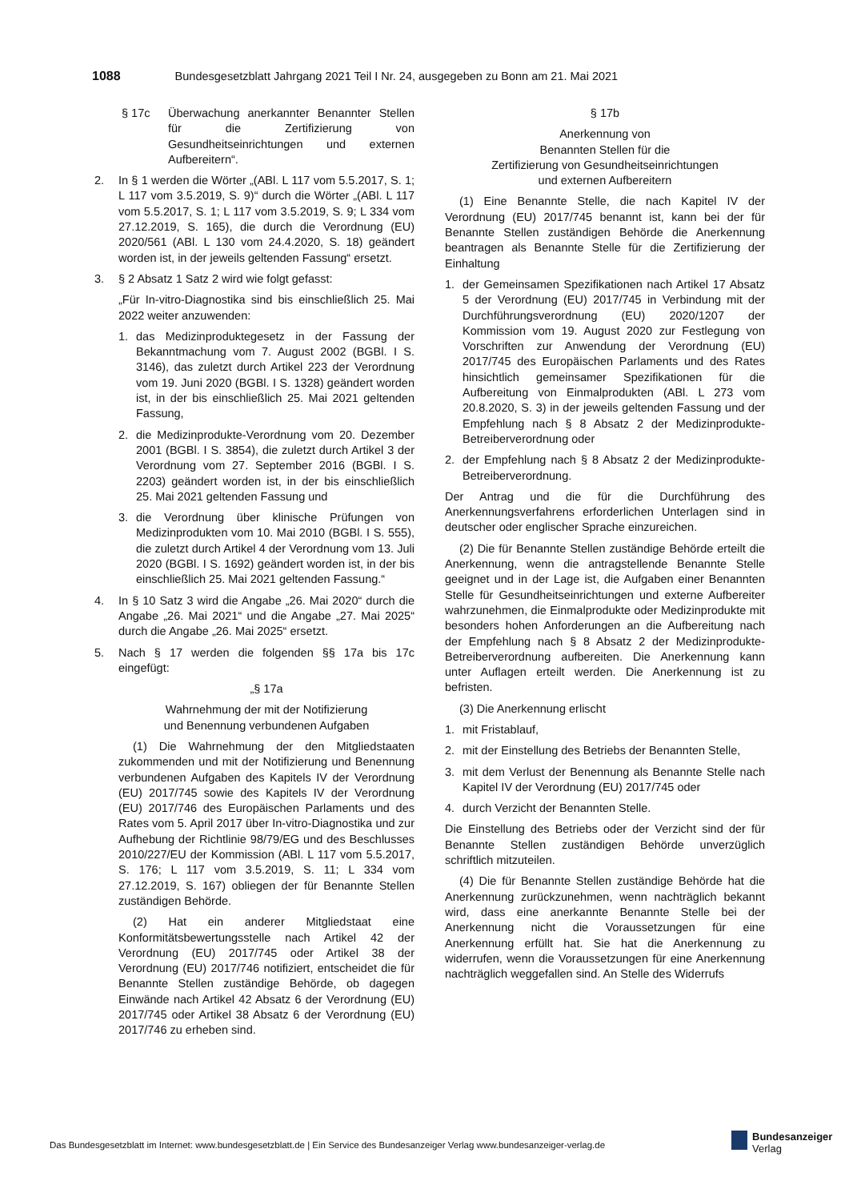1088 Bundesgesetzblatt Jahrgang 2021 Teil I Nr. 24, ausgegeben zu Bonn am 21. Mai 2021
§ 17c Überwachung anerkannter Benannter Stellen für die Zertifizierung von Gesundheitseinrichtungen und externen Aufbereitern“.
2. In § 1 werden die Wörter „(ABl. L 117 vom 5.5.2017, S. 1; L 117 vom 3.5.2019, S. 9)“ durch die Wörter „(ABl. L 117 vom 5.5.2017, S. 1; L 117 vom 3.5.2019, S. 9; L 334 vom 27.12.2019, S. 165), die durch die Verordnung (EU) 2020/561 (ABl. L 130 vom 24.4.2020, S. 18) geändert worden ist, in der jeweils geltenden Fassung“ ersetzt.
3. § 2 Absatz 1 Satz 2 wird wie folgt gefasst:
„Für In-vitro-Diagnostika sind bis einschließlich 25. Mai 2022 weiter anzuwenden:
1. das Medizinproduktegesetz in der Fassung der Bekanntmachung vom 7. August 2002 (BGBl. I S. 3146), das zuletzt durch Artikel 223 der Verordnung vom 19. Juni 2020 (BGBl. I S. 1328) geändert worden ist, in der bis einschließlich 25. Mai 2021 geltenden Fassung,
2. die Medizinprodukte-Verordnung vom 20. Dezember 2001 (BGBl. I S. 3854), die zuletzt durch Artikel 3 der Verordnung vom 27. September 2016 (BGBl. I S. 2203) geändert worden ist, in der bis einschließlich 25. Mai 2021 geltenden Fassung und
3. die Verordnung über klinische Prüfungen von Medizinprodukten vom 10. Mai 2010 (BGBl. I S. 555), die zuletzt durch Artikel 4 der Verordnung vom 13. Juli 2020 (BGBl. I S. 1692) geändert worden ist, in der bis einschließlich 25. Mai 2021 geltenden Fassung.“
4. In § 10 Satz 3 wird die Angabe „26. Mai 2020“ durch die Angabe „26. Mai 2021“ und die Angabe „27. Mai 2025“ durch die Angabe „26. Mai 2025“ ersetzt.
5. Nach § 17 werden die folgenden §§ 17a bis 17c eingefügt:
„§ 17a
Wahrnehmung der mit der Notifizierung
und Benennung verbundenen Aufgaben
(1) Die Wahrnehmung der den Mitgliedstaaten zukommenden und mit der Notifizierung und Benennung verbundenen Aufgaben des Kapitels IV der Verordnung (EU) 2017/745 sowie des Kapitels IV der Verordnung (EU) 2017/746 des Europäischen Parlaments und des Rates vom 5. April 2017 über In-vitro-Diagnostika und zur Aufhebung der Richtlinie 98/79/EG und des Beschlusses 2010/227/EU der Kommission (ABl. L 117 vom 5.5.2017, S. 176; L 117 vom 3.5.2019, S. 11; L 334 vom 27.12.2019, S. 167) obliegen der für Benannte Stellen zuständigen Behörde.
(2) Hat ein anderer Mitgliedstaat eine Konformitätsbewertungsstelle nach Artikel 42 der Verordnung (EU) 2017/745 oder Artikel 38 der Verordnung (EU) 2017/746 notifiziert, entscheidet die für Benannte Stellen zuständige Behörde, ob dagegen Einwände nach Artikel 42 Absatz 6 der Verordnung (EU) 2017/745 oder Artikel 38 Absatz 6 der Verordnung (EU) 2017/746 zu erheben sind.
§ 17b
Anerkennung von
Benannten Stellen für die
Zertifizierung von Gesundheitseinrichtungen
und externen Aufbereitern
(1) Eine Benannte Stelle, die nach Kapitel IV der Verordnung (EU) 2017/745 benannt ist, kann bei der für Benannte Stellen zuständigen Behörde die Anerkennung beantragen als Benannte Stelle für die Zertifizierung der Einhaltung
1. der Gemeinsamen Spezifikationen nach Artikel 17 Absatz 5 der Verordnung (EU) 2017/745 in Verbindung mit der Durchführungsverordnung (EU) 2020/1207 der Kommission vom 19. August 2020 zur Festlegung von Vorschriften zur Anwendung der Verordnung (EU) 2017/745 des Europäischen Parlaments und des Rates hinsichtlich gemeinsamer Spezifikationen für die Aufbereitung von Einmalprodukten (ABl. L 273 vom 20.8.2020, S. 3) in der jeweils geltenden Fassung und der Empfehlung nach § 8 Absatz 2 der Medizinprodukte-Betreiberverordnung oder
2. der Empfehlung nach § 8 Absatz 2 der Medizinprodukte-Betreiberverordnung.
Der Antrag und die für die Durchführung des Anerkennungsverfahrens erforderlichen Unterlagen sind in deutscher oder englischer Sprache einzureichen.
(2) Die für Benannte Stellen zuständige Behörde erteilt die Anerkennung, wenn die antragstellende Benannte Stelle geeignet und in der Lage ist, die Aufgaben einer Benannten Stelle für Gesundheitseinrichtungen und externe Aufbereiter wahrzunehmen, die Einmalprodukte oder Medizinprodukte mit besonders hohen Anforderungen an die Aufbereitung nach der Empfehlung nach § 8 Absatz 2 der Medizinprodukte-Betreiberverordnung aufbereiten. Die Anerkennung kann unter Auflagen erteilt werden. Die Anerkennung ist zu befristen.
(3) Die Anerkennung erlischt
1. mit Fristablauf,
2. mit der Einstellung des Betriebs der Benannten Stelle,
3. mit dem Verlust der Benennung als Benannte Stelle nach Kapitel IV der Verordnung (EU) 2017/745 oder
4. durch Verzicht der Benannten Stelle.
Die Einstellung des Betriebs oder der Verzicht sind der für Benannte Stellen zuständigen Behörde unverzüglich schriftlich mitzuteilen.
(4) Die für Benannte Stellen zuständige Behörde hat die Anerkennung zurückzunehmen, wenn nachträglich bekannt wird, dass eine anerkannte Benannte Stelle bei der Anerkennung nicht die Voraussetzungen für eine Anerkennung erfüllt hat. Sie hat die Anerkennung zu widerrufen, wenn die Voraussetzungen für eine Anerkennung nachträglich weggefallen sind. An Stelle des Widerrufs
Das Bundesgesetzblatt im Internet: www.bundesgesetzblatt.de | Ein Service des Bundesanzeiger Verlag www.bundesanzeiger-verlag.de
Bundesanzeiger
Verlag